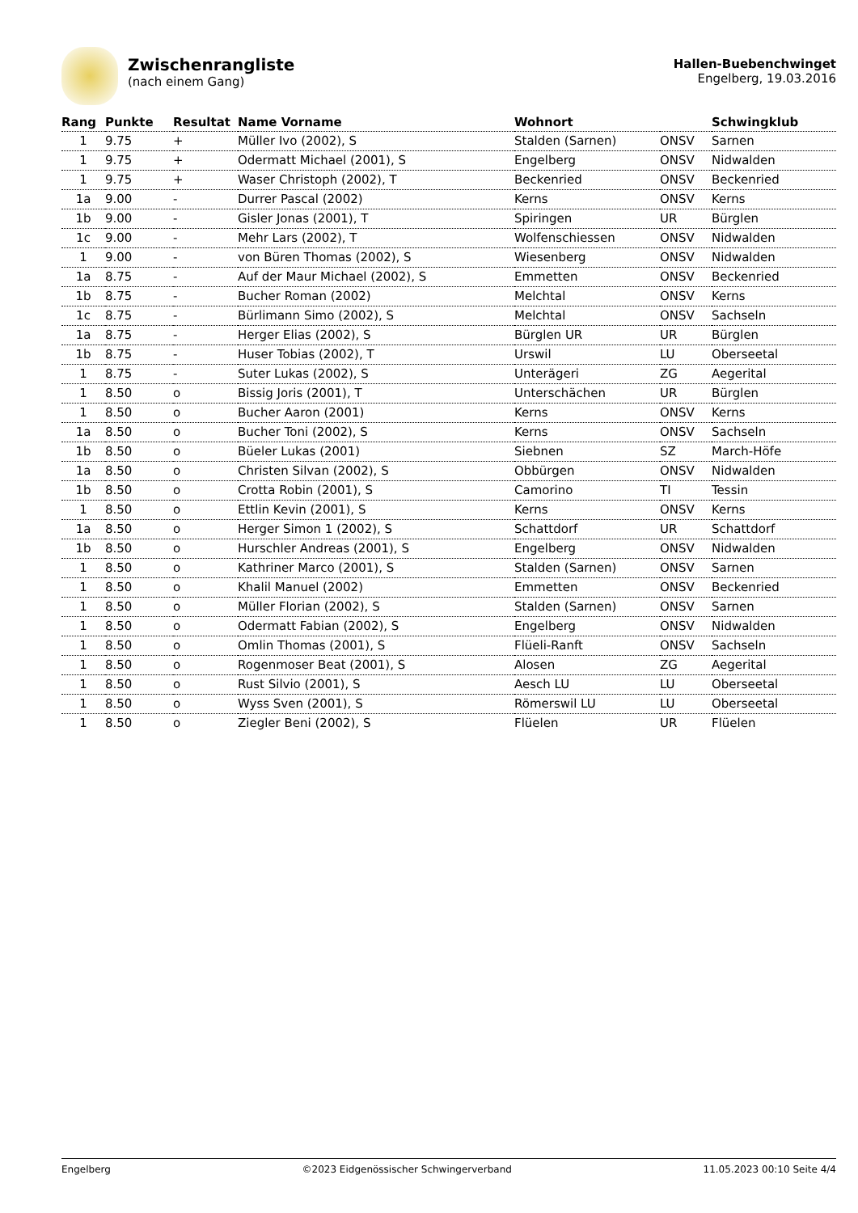Zwischenrangliste
(nach einem Gang)
Hallen-Buebenchwinget
Engelberg, 19.03.2016
| Rang | Punkte | Resultat | Name Vorname | Wohnort | | Schwingklub |
| --- | --- | --- | --- | --- | --- | --- |
| 1 | 9.75 | + | Müller Ivo (2002), S | Stalden (Sarnen) | ONSV | Sarnen |
| 1 | 9.75 | + | Odermatt Michael (2001), S | Engelberg | ONSV | Nidwalden |
| 1 | 9.75 | + | Waser Christoph (2002), T | Beckenried | ONSV | Beckenried |
| 1a | 9.00 | - | Durrer Pascal (2002) | Kerns | ONSV | Kerns |
| 1b | 9.00 | - | Gisler Jonas (2001), T | Spiringen | UR | Bürglen |
| 1c | 9.00 | - | Mehr Lars (2002), T | Wolfenschiessen | ONSV | Nidwalden |
| 1 | 9.00 | - | von Büren Thomas (2002), S | Wiesenberg | ONSV | Nidwalden |
| 1a | 8.75 | - | Auf der Maur Michael (2002), S | Emmetten | ONSV | Beckenried |
| 1b | 8.75 | - | Bucher Roman (2002) | Melchtal | ONSV | Kerns |
| 1c | 8.75 | - | Bürlimann Simo (2002), S | Melchtal | ONSV | Sachseln |
| 1a | 8.75 | - | Herger Elias (2002), S | Bürglen UR | UR | Bürglen |
| 1b | 8.75 | - | Huser Tobias (2002), T | Urswil | LU | Oberseetal |
| 1 | 8.75 | - | Suter Lukas (2002), S | Unterägeri | ZG | Aegerital |
| 1 | 8.50 | o | Bissig Joris (2001), T | Unterschächen | UR | Bürglen |
| 1 | 8.50 | o | Bucher Aaron (2001) | Kerns | ONSV | Kerns |
| 1a | 8.50 | o | Bucher Toni (2002), S | Kerns | ONSV | Sachseln |
| 1b | 8.50 | o | Büeler Lukas (2001) | Siebnen | SZ | March-Höfe |
| 1a | 8.50 | o | Christen Silvan (2002), S | Obbürgen | ONSV | Nidwalden |
| 1b | 8.50 | o | Crotta Robin (2001), S | Camorino | TI | Tessin |
| 1 | 8.50 | o | Ettlin Kevin (2001), S | Kerns | ONSV | Kerns |
| 1a | 8.50 | o | Herger Simon 1 (2002), S | Schattdorf | UR | Schattdorf |
| 1b | 8.50 | o | Hurschler Andreas (2001), S | Engelberg | ONSV | Nidwalden |
| 1 | 8.50 | o | Kathriner Marco (2001), S | Stalden (Sarnen) | ONSV | Sarnen |
| 1 | 8.50 | o | Khalil Manuel (2002) | Emmetten | ONSV | Beckenried |
| 1 | 8.50 | o | Müller Florian (2002), S | Stalden (Sarnen) | ONSV | Sarnen |
| 1 | 8.50 | o | Odermatt Fabian (2002), S | Engelberg | ONSV | Nidwalden |
| 1 | 8.50 | o | Omlin Thomas (2001), S | Flüeli-Ranft | ONSV | Sachseln |
| 1 | 8.50 | o | Rogenmoser Beat (2001), S | Alosen | ZG | Aegerital |
| 1 | 8.50 | o | Rust Silvio (2001), S | Aesch LU | LU | Oberseetal |
| 1 | 8.50 | o | Wyss Sven (2001), S | Römerswil LU | LU | Oberseetal |
| 1 | 8.50 | o | Ziegler Beni (2002), S | Flüelen | UR | Flüelen |
Engelberg ©2023 Eidgenössischer Schwingerverband 11.05.2023 00:10 Seite 4/4